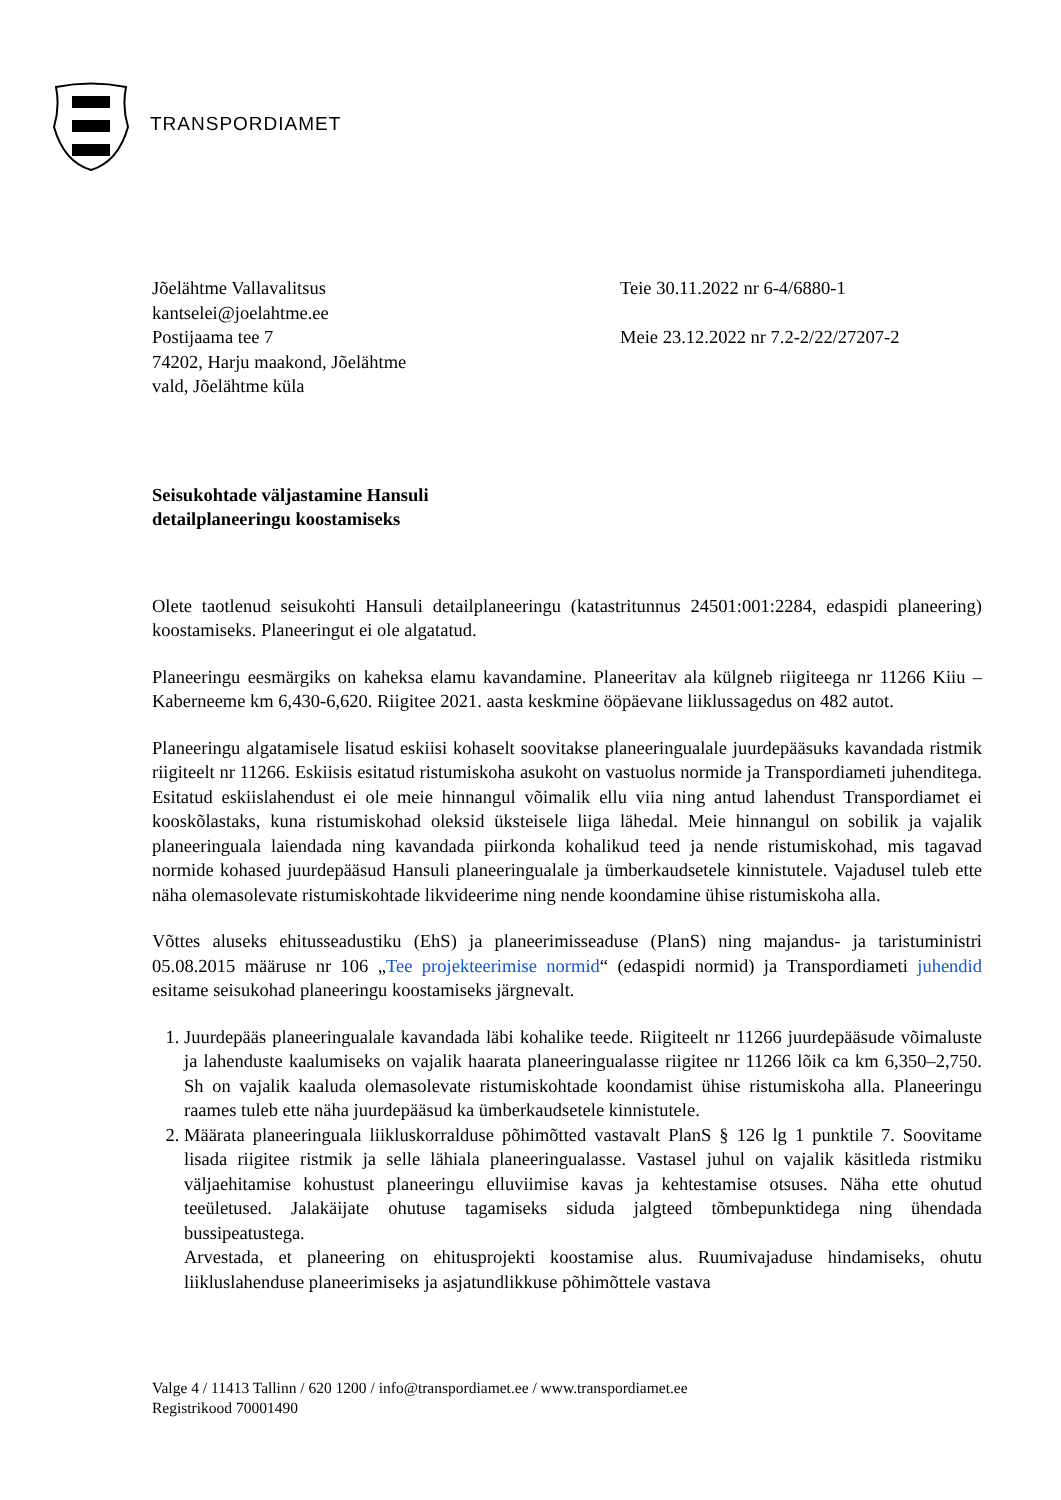TRANSPORDIAMET
Jõelähtme Vallavalitsus
kantselei@joelahtme.ee
Postijaama tee 7
74202, Harju maakond, Jõelähtme
vald, Jõelähtme küla
Teie 30.11.2022 nr 6-4/6880-1
Meie 23.12.2022 nr 7.2-2/22/27207-2
Seisukohtade väljastamine Hansuli
detailplaneeringu koostamiseks
Olete taotlenud seisukohti Hansuli detailplaneeringu (katastritunnus 24501:001:2284, edaspidi planeering) koostamiseks. Planeeringut ei ole algatatud.
Planeeringu eesmärgiks on kaheksa elamu kavandamine. Planeeritav ala külgneb riigiteega nr 11266 Kiiu – Kaberneeme km 6,430-6,620. Riigitee 2021. aasta keskmine ööpäevane liiklussagedus on 482 autot.
Planeeringu algatamisele lisatud eskiisi kohaselt soovitakse planeeringualale juurdepääsuks kavandada ristmik riigiteelt nr 11266. Eskiisis esitatud ristumiskoha asukoht on vastuolus normide ja Transpordiameti juhenditega. Esitatud eskiislahendust ei ole meie hinnangul võimalik ellu viia ning antud lahendust Transpordiamet ei kooskõlastaks, kuna ristumiskohad oleksid üksteisele liiga lähedal. Meie hinnangul on sobilik ja vajalik planeeringuala laiendada ning kavandada piirkonda kohalikud teed ja nende ristumiskohad, mis tagavad normide kohased juurdepääsud Hansuli planeeringualale ja ümberkaudsetele kinnistutele. Vajadusel tuleb ette näha olemasolevate ristumiskohtade likvideerime ning nende koondamine ühise ristumiskoha alla.
Võttes aluseks ehitusseadustiku (EhS) ja planeerimisseaduse (PlanS) ning majandus- ja taristuministri 05.08.2015 määruse nr 106 „Tee projekteerimise normid“ (edaspidi normid) ja Transpordiameti juhendid esitame seisukohad planeeringu koostamiseks järgnevalt.
1. Juurdepääs planeeringualale kavandada läbi kohalike teede. Riigiteelt nr 11266 juurdepääsude võimaluste ja lahenduste kaalumiseks on vajalik haarata planeeringualasse riigitee nr 11266 lõik ca km 6,350–2,750. Sh on vajalik kaaluda olemasolevate ristumiskohtade koondamist ühise ristumiskoha alla. Planeeringu raames tuleb ette näha juurdepääsud ka ümberkaudsetele kinnistutele.
2. Määrata planeeringuala liikluskorralduse põhimõtted vastavalt PlanS § 126 lg 1 punktile 7. Soovitame lisada riigitee ristmik ja selle lähiala planeeringualasse. Vastasel juhul on vajalik käsitleda ristmiku väljaehitamise kohustust planeeringu elluviimise kavas ja kehtestamise otsuses. Näha ette ohutud teeületused. Jalakäijate ohutuse tagamiseks siduda jalgteed tõmbepunktidega ning ühendada bussipeatustega.
Arvestada, et planeering on ehitusprojekti koostamise alus. Ruumivajaduse hindamiseks, ohutu liikluslahenduse planeerimiseks ja asjatundlikkuse põhimõttele vastava
Valge 4 / 11413 Tallinn / 620 1200 / info@transpordiamet.ee / www.transpordiamet.ee
Registrikood 70001490